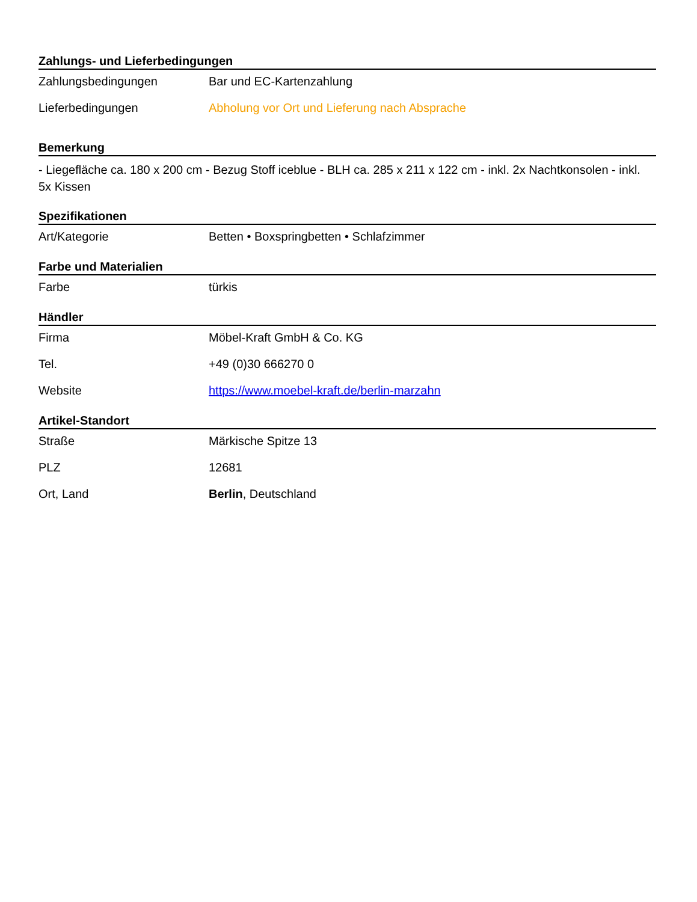Zahlungs- und Lieferbedingungen
| Zahlungsbedingungen | Bar und EC-Kartenzahlung |
| Lieferbedingungen | Abholung vor Ort und Lieferung nach Absprache |
Bemerkung
- Liegefläche ca. 180 x 200 cm - Bezug Stoff iceblue - BLH ca. 285 x 211 x 122 cm - inkl. 2x Nachtkonsolen - inkl. 5x Kissen
Spezifikationen
| Art/Kategorie | Betten • Boxspringbetten • Schlafzimmer |
Farbe und Materialien
| Farbe | türkis |
Händler
| Firma | Möbel-Kraft GmbH & Co. KG |
| Tel. | +49 (0)30 666270 0 |
| Website | https://www.moebel-kraft.de/berlin-marzahn |
Artikel-Standort
| Straße | Märkische Spitze 13 |
| PLZ | 12681 |
| Ort, Land | Berlin , Deutschland |